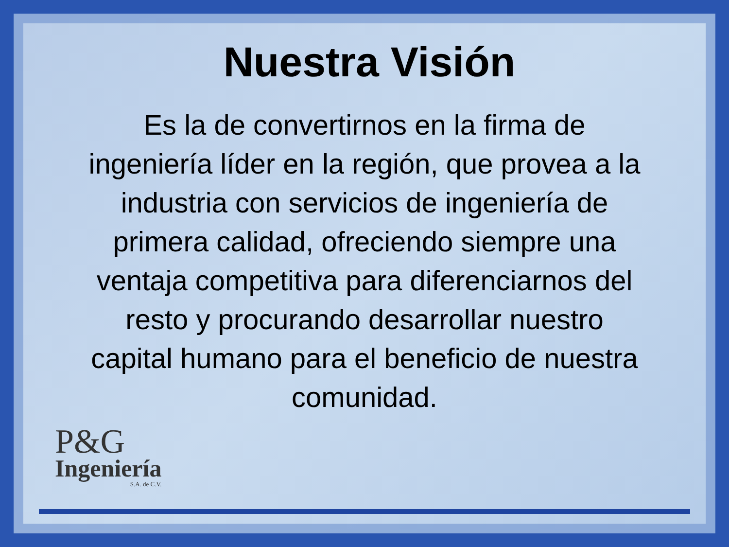Nuestra Visión
Es la de convertirnos en la firma de ingeniería líder en la región, que provea a la industria con servicios de ingeniería de primera calidad, ofreciendo siempre una ventaja competitiva para diferenciarnos del resto y procurando desarrollar nuestro capital humano para el beneficio de nuestra comunidad.
P&G
Ingeniería
S.A. de C.V.